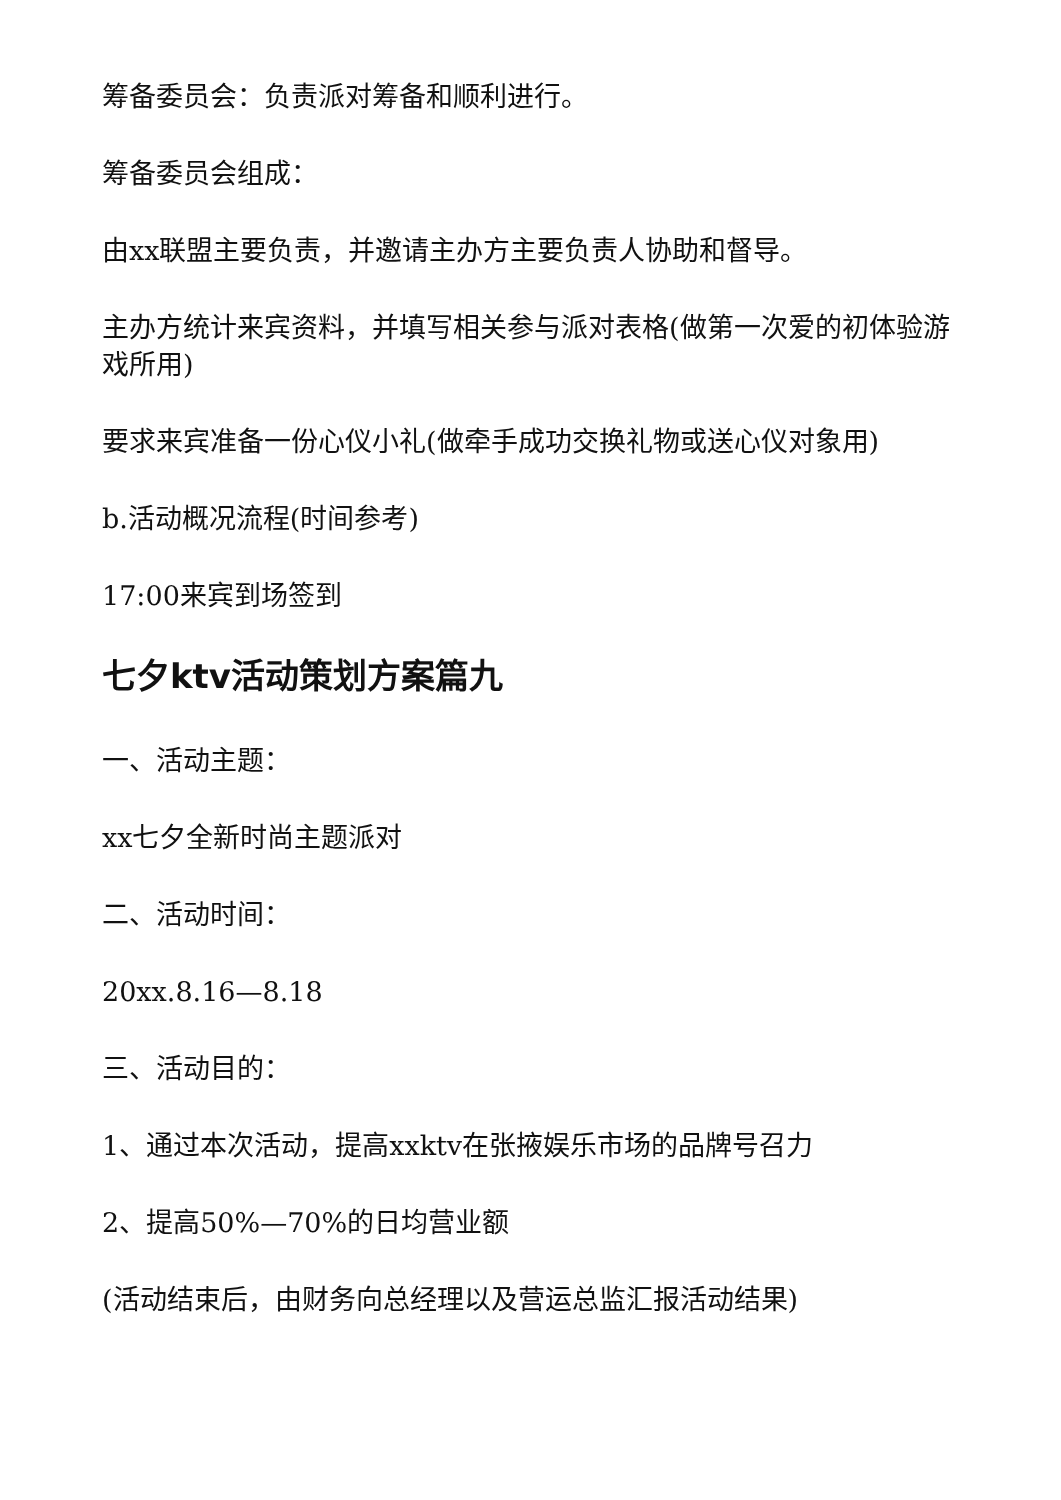筹备委员会：负责派对筹备和顺利进行。
筹备委员会组成：
由xx联盟主要负责，并邀请主办方主要负责人协助和督导。
主办方统计来宾资料，并填写相关参与派对表格(做第一次爱的初体验游戏所用)
要求来宾准备一份心仪小礼(做牵手成功交换礼物或送心仪对象用)
b.活动概况流程(时间参考)
17:00来宾到场签到
七夕ktv活动策划方案篇九
一、活动主题：
xx七夕全新时尚主题派对
二、活动时间：
20xx.8.16—8.18
三、活动目的：
1、通过本次活动，提高xxktv在张掖娱乐市场的品牌号召力
2、提高50%—70%的日均营业额
(活动结束后，由财务向总经理以及营运总监汇报活动结果)